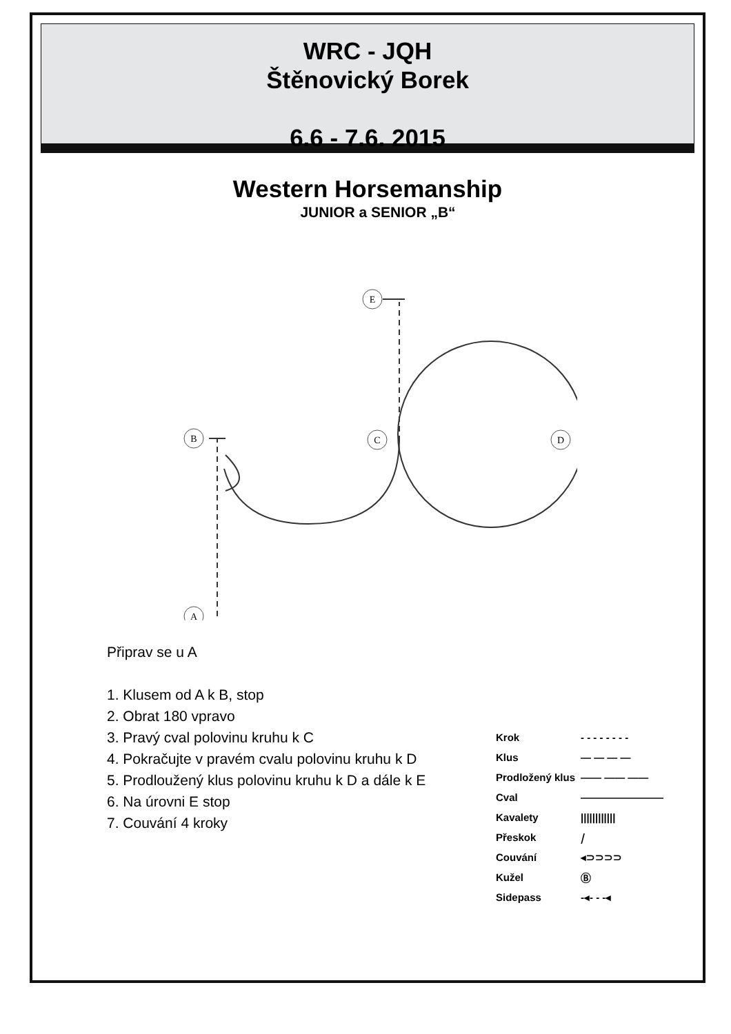WRC - JQH
Štěnovický Borek
6.6 - 7.6. 2015
Western Horsemanship
JUNIOR a SENIOR „B“
B
C
D
A
E
Připrav se u A
1. Klusem od A k B, stop
2. Obrat 180 vpravo
3. Pravý cval polovinu kruhu k C
4. Pokračujte v pravém cvalu polovinu kruhu k D
5. Prodloužený klus polovinu kruhu k D a dále k E
6. Na úrovni E stop
7. Couvání 4 kroky
| Krok | - - - - - - - - |
| Klus | — — — — |
| Prodložený klus | —— —— —— |
| Cval | ———————— |
| Kavalety | //////////// |
| Přeskok | ⧸ |
| Couvání | ◂⊃⊃⊃⊃ |
| Kužel | Ⓑ |
| Sidepass | -◂- - -◂ |